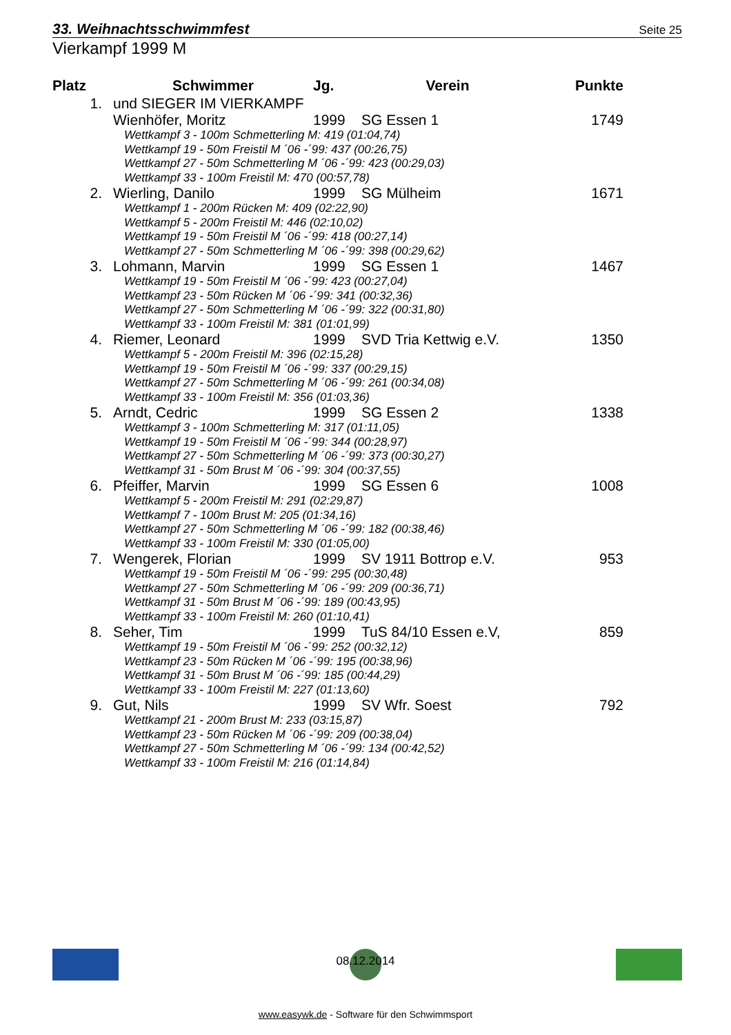33. Weihnachtsschwimmfest Seite 25
Vierkampf 1999 M
| Platz | Schwimmer | Jg. | Verein | Punkte |
| --- | --- | --- | --- | --- |
| 1. | und SIEGER IM VIERKAMPF | | | |
| | Wienhöfer, Moritz | 1999 | SG Essen 1 | 1749 |
| | Wettkampf 3 - 100m Schmetterling M: 419 (01:04,74) Wettkampf 19 - 50m Freistil M ´06 -´99: 437 (00:26,75) Wettkampf 27 - 50m Schmetterling M ´06 -´99: 423 (00:29,03) Wettkampf 33 - 100m Freistil M: 470 (00:57,78) | | | |
| 2. | Wierling, Danilo | 1999 | SG Mülheim | 1671 |
| | Wettkampf 1 - 200m Rücken M: 409 (02:22,90) Wettkampf 5 - 200m Freistil M: 446 (02:10,02) Wettkampf 19 - 50m Freistil M ´06 -´99: 418 (00:27,14) Wettkampf 27 - 50m Schmetterling M ´06 -´99: 398 (00:29,62) | | | |
| 3. | Lohmann, Marvin | 1999 | SG Essen 1 | 1467 |
| | Wettkampf 19 - 50m Freistil M ´06 -´99: 423 (00:27,04) Wettkampf 23 - 50m Rücken M ´06 -´99: 341 (00:32,36) Wettkampf 27 - 50m Schmetterling M ´06 -´99: 322 (00:31,80) Wettkampf 33 - 100m Freistil M: 381 (01:01,99) | | | |
| 4. | Riemer, Leonard | 1999 | SVD Tria Kettwig e.V. | 1350 |
| | Wettkampf 5 - 200m Freistil M: 396 (02:15,28) Wettkampf 19 - 50m Freistil M ´06 -´99: 337 (00:29,15) Wettkampf 27 - 50m Schmetterling M ´06 -´99: 261 (00:34,08) Wettkampf 33 - 100m Freistil M: 356 (01:03,36) | | | |
| 5. | Arndt, Cedric | 1999 | SG Essen 2 | 1338 |
| | Wettkampf 3 - 100m Schmetterling M: 317 (01:11,05) Wettkampf 19 - 50m Freistil M ´06 -´99: 344 (00:28,97) Wettkampf 27 - 50m Schmetterling M ´06 -´99: 373 (00:30,27) Wettkampf 31 - 50m Brust M ´06 -´99: 304 (00:37,55) | | | |
| 6. | Pfeiffer, Marvin | 1999 | SG Essen 6 | 1008 |
| | Wettkampf 5 - 200m Freistil M: 291 (02:29,87) Wettkampf 7 - 100m Brust M: 205 (01:34,16) Wettkampf 27 - 50m Schmetterling M ´06 -´99: 182 (00:38,46) Wettkampf 33 - 100m Freistil M: 330 (01:05,00) | | | |
| 7. | Wengerek, Florian | 1999 | SV 1911 Bottrop e.V. | 953 |
| | Wettkampf 19 - 50m Freistil M ´06 -´99: 295 (00:30,48) Wettkampf 27 - 50m Schmetterling M ´06 -´99: 209 (00:36,71) Wettkampf 31 - 50m Brust M ´06 -´99: 189 (00:43,95) Wettkampf 33 - 100m Freistil M: 260 (01:10,41) | | | |
| 8. | Seher, Tim | 1999 | TuS 84/10 Essen e.V, | 859 |
| | Wettkampf 19 - 50m Freistil M ´06 -´99: 252 (00:32,12) Wettkampf 23 - 50m Rücken M ´06 -´99: 195 (00:38,96) Wettkampf 31 - 50m Brust M ´06 -´99: 185 (00:44,29) Wettkampf 33 - 100m Freistil M: 227 (01:13,60) | | | |
| 9. | Gut, Nils | 1999 | SV Wfr. Soest | 792 |
| | Wettkampf 21 - 200m Brust M: 233 (03:15,87) Wettkampf 23 - 50m Rücken M ´06 -´99: 209 (00:38,04) Wettkampf 27 - 50m Schmetterling M ´06 -´99: 134 (00:42,52) Wettkampf 33 - 100m Freistil M: 216 (01:14,84) | | | |
08.12.2014
www.easywk.de - Software für den Schwimmsport